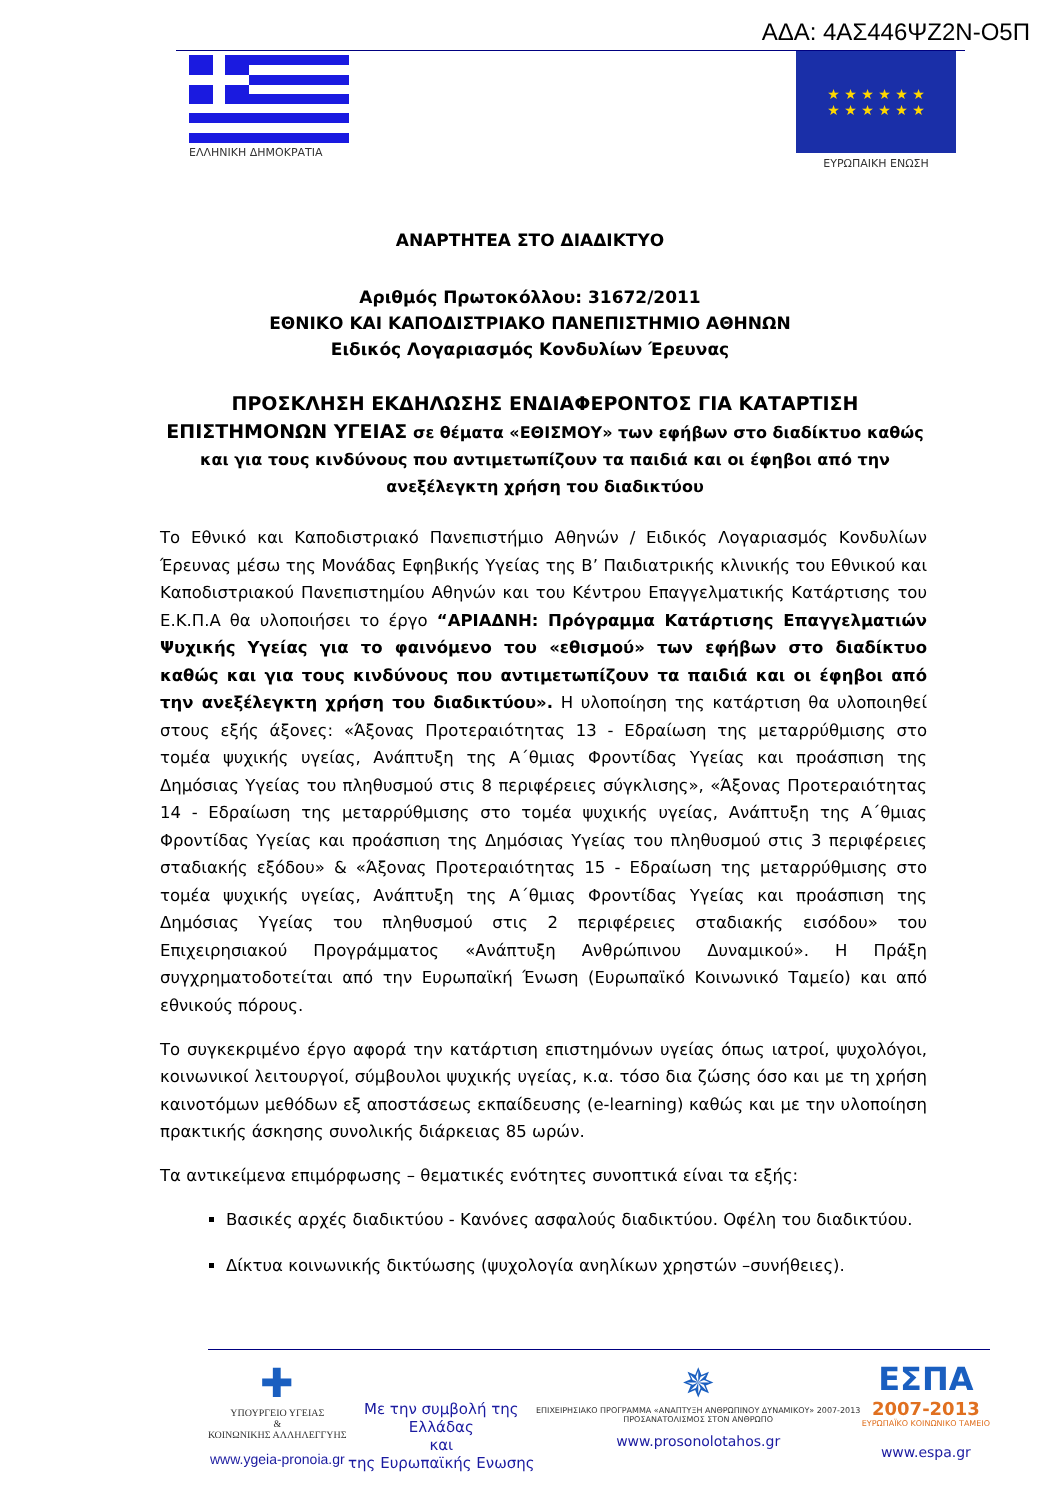ΑΔΑ: 4ΑΣ446ΨΖ2Ν-Ο5Π
ΕΛΛΗΝΙΚΗ ΔΗΜΟΚΡΑΤΙΑ
★ ★ ★ ★ ★ ★
★ ★ ★ ★ ★ ★
ΕΥΡΩΠΑΙΚΗ ΕΝΩΣΗ
ΑΝΑΡΤΗΤΕΑ ΣΤΟ ΔΙΑΔΙΚΤΥΟ
Αριθμός Πρωτοκόλλου: 31672/2011
ΕΘΝΙΚΟ ΚΑΙ ΚΑΠΟΔΙΣΤΡΙΑΚΟ ΠΑΝΕΠΙΣΤΗΜΙΟ ΑΘΗΝΩΝ
Ειδικός Λογαριασμός Κονδυλίων Έρευνας
ΠΡΟΣΚΛΗΣΗ ΕΚΔΗΛΩΣΗΣ ΕΝΔΙΑΦΕΡΟΝΤΟΣ ΓΙΑ ΚΑΤΑΡΤΙΣΗ ΕΠΙΣΤΗΜΟΝΩΝ ΥΓΕΙΑΣ σε θέματα «ΕΘΙΣΜΟΥ» των εφήβων στο διαδίκτυο καθώς και για τους κινδύνους που αντιμετωπίζουν τα παιδιά και οι έφηβοι από την ανεξέλεγκτη χρήση του διαδικτύου
Το Εθνικό και Καποδιστριακό Πανεπιστήμιο Αθηνών / Ειδικός Λογαριασμός Κονδυλίων Έρευνας μέσω της Μονάδας Εφηβικής Υγείας της Β’ Παιδιατρικής κλινικής του Εθνικού και Καποδιστριακού Πανεπιστημίου Αθηνών και του Κέντρου Επαγγελματικής Κατάρτισης του Ε.Κ.Π.Α θα υλοποιήσει το έργο “ΑΡΙΑΔΝΗ: Πρόγραμμα Κατάρτισης Επαγγελματιών Ψυχικής Υγείας για το φαινόμενο του «εθισμού» των εφήβων στο διαδίκτυο καθώς και για τους κινδύνους που αντιμετωπίζουν τα παιδιά και οι έφηβοι από την ανεξέλεγκτη χρήση του διαδικτύου». Η υλοποίηση της κατάρτιση θα υλοποιηθεί στους εξής άξονες: «Άξονας Προτεραιότητας 13 - Εδραίωση της μεταρρύθμισης στο τομέα ψυχικής υγείας, Ανάπτυξη της Α΄θμιας Φροντίδας Υγείας και προάσπιση της Δημόσιας Υγείας του πληθυσμού στις 8 περιφέρειες σύγκλισης», «Άξονας Προτεραιότητας 14 - Εδραίωση της μεταρρύθμισης στο τομέα ψυχικής υγείας, Ανάπτυξη της Α΄θμιας Φροντίδας Υγείας και προάσπιση της Δημόσιας Υγείας του πληθυσμού στις 3 περιφέρειες σταδιακής εξόδου» & «Άξονας Προτεραιότητας 15 - Εδραίωση της μεταρρύθμισης στο τομέα ψυχικής υγείας, Ανάπτυξη της Α΄θμιας Φροντίδας Υγείας και προάσπιση της Δημόσιας Υγείας του πληθυσμού στις 2 περιφέρειες σταδιακής εισόδου» του Επιχειρησιακού Προγράμματος «Ανάπτυξη Ανθρώπινου Δυναμικού». Η Πράξη συγχρηματοδοτείται από την Ευρωπαϊκή Ένωση (Ευρωπαϊκό Κοινωνικό Ταμείο) και από εθνικούς πόρους.
Το συγκεκριμένο έργο αφορά την κατάρτιση επιστημόνων υγείας όπως ιατροί, ψυχολόγοι, κοινωνικοί λειτουργοί, σύμβουλοι ψυχικής υγείας, κ.α. τόσο δια ζώσης όσο και με τη χρήση καινοτόμων μεθόδων εξ αποστάσεως εκπαίδευσης (e-learning) καθώς και με την υλοποίηση πρακτικής άσκησης συνολικής διάρκειας 85 ωρών.
Τα αντικείμενα επιμόρφωσης – θεματικές ενότητες συνοπτικά είναι τα εξής:
Βασικές αρχές διαδικτύου - Κανόνες ασφαλούς διαδικτύου. Οφέλη του διαδικτύου.
Δίκτυα κοινωνικής δικτύωσης (ψυχολογία ανηλίκων χρηστών –συνήθειες).
✚
ΥΠΟΥΡΓΕΙΟ ΥΓΕΙΑΣ
&
ΚΟΙΝΩΝΙΚΗΣ ΑΛΛΗΛΕΓΓΥΗΣ
www.ygeia-pronoia.gr
Με την συμβολή της
Ελλάδας
και
της Ευρωπαϊκής Ενωσης
✵
ΕΠΙΧΕΙΡΗΣΙΑΚΟ ΠΡΟΓΡΑΜΜΑ «ΑΝΑΠΤΥΞΗ ΑΝΘΡΩΠΙΝΟΥ ΔΥΝΑΜΙΚΟΥ» 2007-2013
ΠΡΟΣΑΝΑΤΟΛΙΣΜΟΣ ΣΤΟΝ ΑΝΘΡΩΠΟ
www.prosonolotahos.gr
ΕΣΠΑ
2007-2013
ΕΥΡΩΠΑΪΚΟ ΚΟΙΝΩΝΙΚΟ ΤΑΜΕΙΟ
www.espa.gr